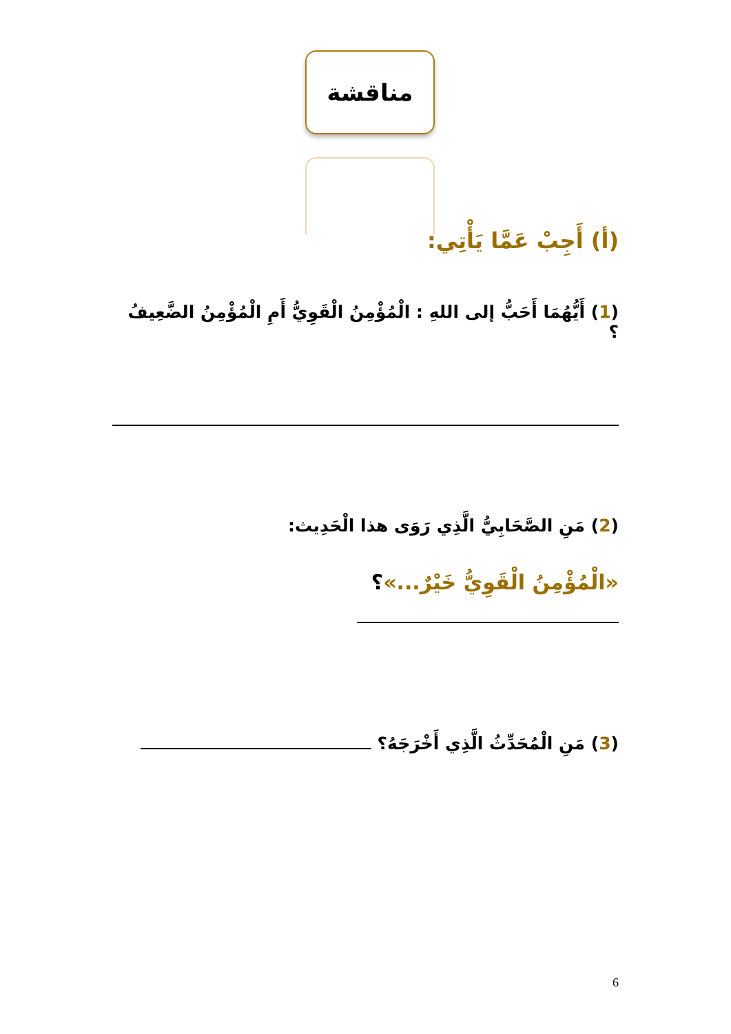مناقشة
(أ) أَجِبْ عَمَّا يَأْتِي:
(1) أَيُّهُمَا أَحَبُّ إلى اللهِ : الْمُؤْمِنُ الْقَوِيُّ أَمِ الْمُؤْمِنُ الضَّعِيفُ ؟
(2) مَنِ الصَّحَابِيُّ الَّذِي رَوَى هذا الْحَدِيث:
«الْمُؤْمِنُ الْقَوِيُّ خَيْرٌ...»؟
(3) مَنِ الْمُحَدِّثُ الَّذِي أَخْرَجَهُ؟
6